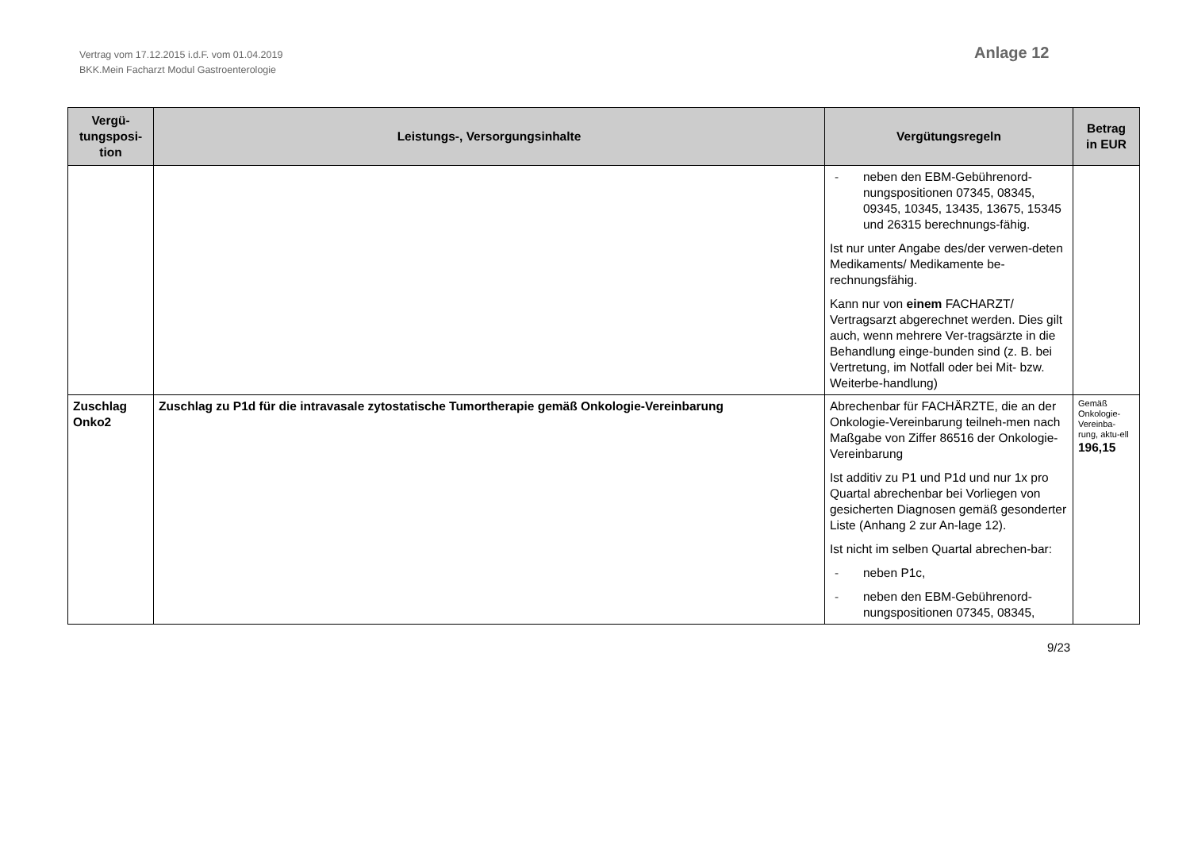Vertrag vom 17.12.2015 i.d.F. vom 01.04.2019
BKK.Mein Facharzt Modul Gastroenterologie
Anlage 12
| Vergü- tungsposi- tion | Leistungs-, Versorgungsinhalte | Vergütungsregeln | Betrag in EUR |
| --- | --- | --- | --- |
| | | - neben den EBM-Gebührenord-nungspositionen 07345, 08345, 09345, 10345, 13435, 13675, 15345 und 26315 berechnungs-fähig. Ist nur unter Angabe des/der verwen-deten Medikaments/ Medikamente be-rechnungsfähig. Kann nur von einem FACHARZT/ Vertragsarzt abgerechnet werden. Dies gilt auch, wenn mehrere Ver-tragsärzte in die Behandlung einge-bunden sind (z. B. bei Vertretung, im Notfall oder bei Mit- bzw. Weiterbe-handlung) | |
| Zuschlag Onko2 | Zuschlag zu P1d für die intravasale zytostatische Tumortherapie gemäß Onkologie-Vereinbarung | Abrechenbar für FACHÄRZTE, die an der Onkologie-Vereinbarung teilneh-men nach Maßgabe von Ziffer 86516 der Onkologie-Vereinbarung Ist additiv zu P1 und P1d und nur 1x pro Quartal abrechenbar bei Vorliegen von gesicherten Diagnosen gemäß gesonderter Liste (Anhang 2 zur An-lage 12). Ist nicht im selben Quartal abrechen-bar: - neben P1c, - neben den EBM-Gebührenord-nungspositionen 07345, 08345, | Gemäß Onkologie-Vereinba-rung, aktu-ell 196,15 |
9/23